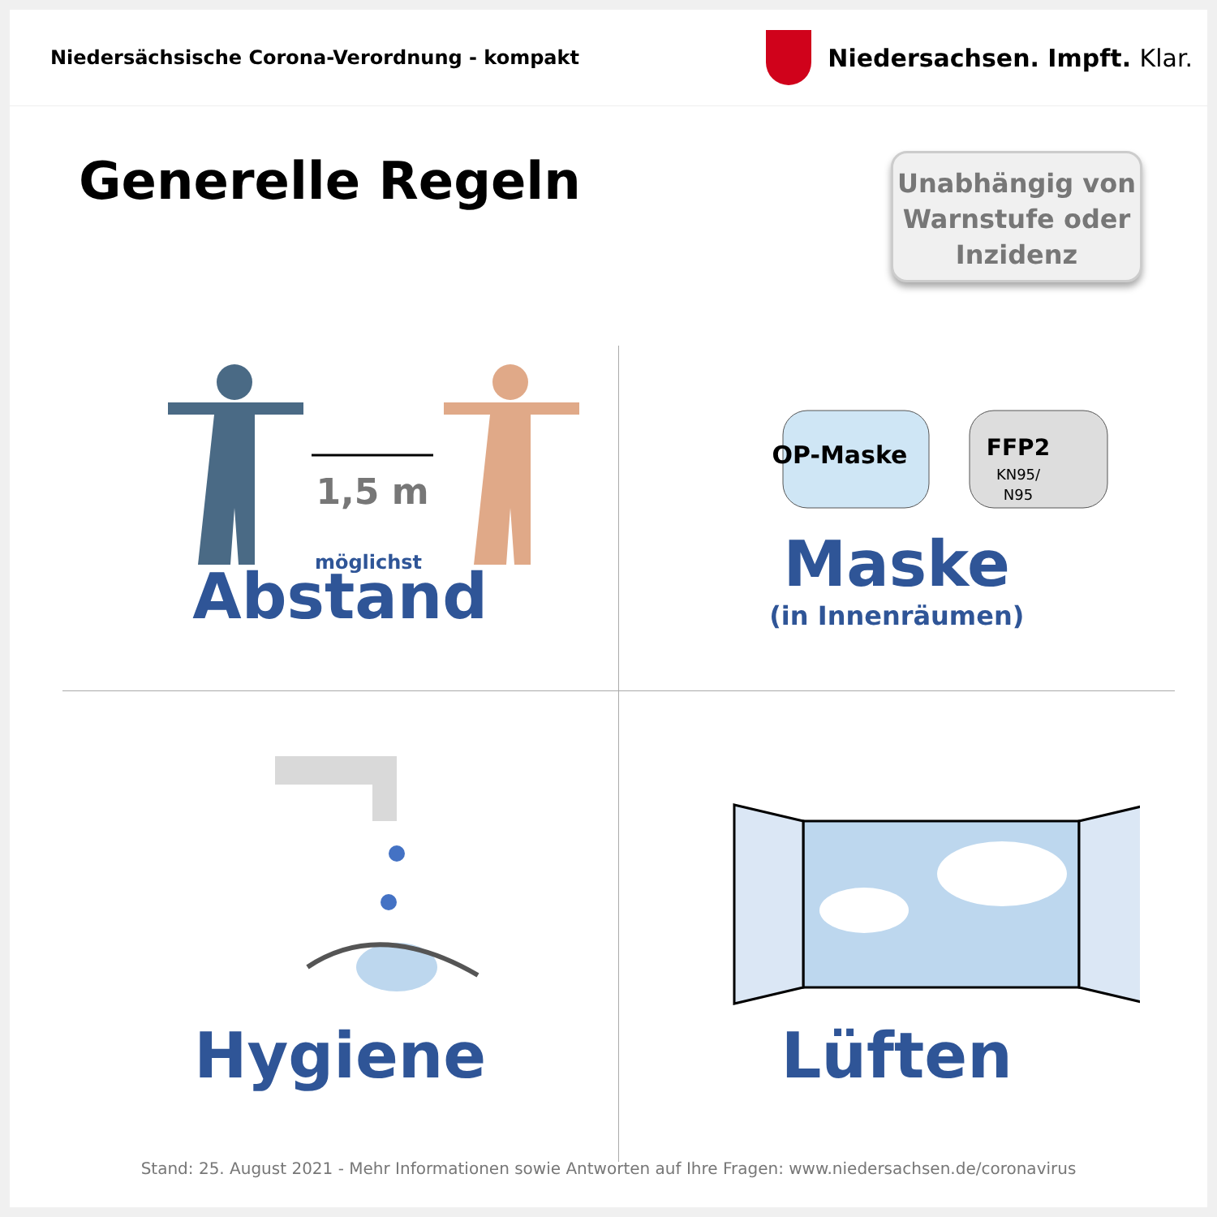Niedersächsische Corona-Verordnung - kompakt
Niedersachsen. Impft. Klar.
Generelle Regeln
Unabhängig von
Warnstufe oder
Inzidenz
1,5 m
möglichst
Abstand
OP-Maske
FFP2
KN95/
N95
Maske
(in Innenräumen)
Hygiene
Lüften
Stand: 25. August 2021 - Mehr Informationen sowie Antworten auf Ihre Fragen: www.niedersachsen.de/coronavirus